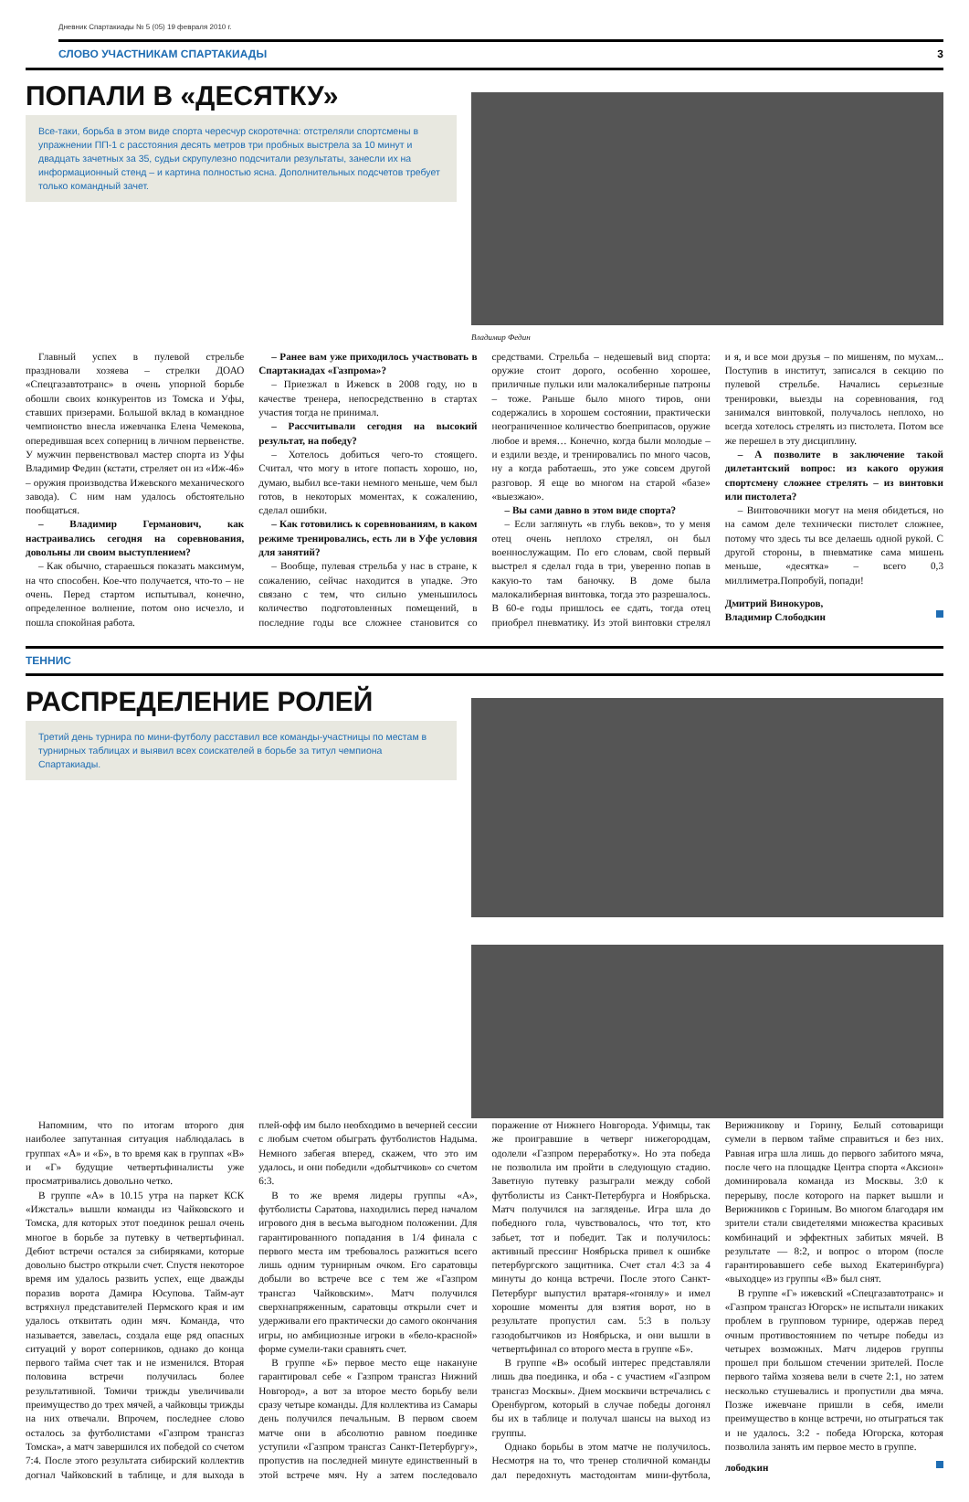Дневник Спартакиады № 5 (05) 19 февраля 2010 г.
СЛОВО УЧАСТНИКАМ СПАРТАКИАДЫ 3
ПОПАЛИ В «ДЕСЯТКУ»
Все-таки, борьба в этом виде спорта чересчур скоротечна: отстреляли спортсмены в упражнении ПП-1 с расстояния десять метров три пробных выстрела за 10 минут и двадцать зачетных за 35, судьи скрупулезно подсчитали результаты, занесли их на информационный стенд – и картина полностью ясна. Дополнительных подсчетов требует только командный зачет.
Владимир Федин
Главный успех в пулевой стрельбе праздновали хозяева – стрелки ДОАО «Спецгазавтотранс» в очень упорной борьбе обошли своих конкурентов из Томска и Уфы, ставших призерами. Большой вклад в командное чемпионство внесла ижевчанка Елена Чемекова, опередившая всех соперниц в личном первенстве. У мужчин первенствовал мастер спорта из Уфы Владимир Федин (кстати, стреляет он из «Иж-46» – оружия производства Ижевского механического завода). С ним нам удалось обстоятельно пообщаться.
– Владимир Германович, как настраивались сегодня на соревнования, довольны ли своим выступлением?
– Как обычно, стараешься показать максимум, на что способен. Кое-что получается, что-то – не очень. Перед стартом испытывал, конечно, определенное волнение, потом оно исчезло, и пошла спокойная работа.
– Ранее вам уже приходилось участвовать в Спартакиадах «Газпрома»?
– Приезжал в Ижевск в 2008 году, но в качестве тренера, непосредственно в стартах участия тогда не принимал.
– Рассчитывали сегодня на высокий результат, на победу?
– Хотелось добиться чего-то стоящего. Считал, что могу в итоге попасть хорошо, но, думаю, выбил все-таки немного меньше, чем был готов, в некоторых моментах, к сожалению, сделал ошибки.
– Как готовились к соревнованиям, в каком режиме тренировались, есть ли в Уфе условия для занятий?
– Вообще, пулевая стрельба у нас в стране, к сожалению, сейчас находится в упадке. Это связано с тем, что сильно уменьшилось количество подготовленных помещений, в последние годы все сложнее становится со средствами. Стрельба – недешевый вид спорта: оружие стоит дорого, особенно хорошее, приличные пульки или малокалиберные патроны – тоже. Раньше было много тиров, они содержались в хорошем состоянии, практически неограниченное количество боеприпасов, оружие любое и время… Конечно, когда были молодые – и ездили везде, и тренировались по много часов, ну а когда работаешь, это уже совсем другой разговор. Я еще во многом на старой «базе» «выезжаю».
– Вы сами давно в этом виде спорта?
– Если заглянуть «в глубь веков», то у меня отец очень неплохо стрелял, он был военнослужащим. По его словам, свой первый выстрел я сделал года в три, уверенно попав в какую-то там баночку. В доме была малокалиберная винтовка, тогда это разрешалось. В 60-е годы пришлось ее сдать, тогда отец приобрел пневматику. Из этой винтовки стрелял и я, и все мои друзья – по мишеням, по мухам... Поступив в институт, записался в секцию по пулевой стрельбе. Начались серьезные тренировки, выезды на соревнования, год занимался винтовкой, получалось неплохо, но всегда хотелось стрелять из пистолета. Потом все же перешел в эту дисциплину.
– А позволите в заключение такой дилетантский вопрос: из какого оружия спортсмену сложнее стрелять – из винтовки или пистолета?
– Винтовочники могут на меня обидеться, но на самом деле технически пистолет сложнее, потому что здесь ты все делаешь одной рукой. С другой стороны, в пневматике сама мишень меньше, «десятка» – всего 0,3 миллиметра.Попробуй, попади!
Дмитрий Винокуров,
Владимир Слободкин
ТЕННИС
РАСПРЕДЕЛЕНИЕ РОЛЕЙ
Третий день турнира по мини-футболу расставил все команды-участницы по местам в турнирных таблицах и выявил всех соискателей в борьбе за титул чемпиона Спартакиады.
Напомним, что по итогам второго дня наиболее запутанная ситуация наблюдалась в группах «А» и «Б», в то время как в группах «В» и «Г» будущие четвертьфиналисты уже просматривались довольно четко.
В группе «А» в 10.15 утра на паркет КСК «Ижсталь» вышли команды из Чайковского и Томска, для которых этот поединок решал очень многое в борьбе за путевку в четвертьфинал. Дебют встречи остался за сибиряками, которые довольно быстро открыли счет. Спустя некоторое время им удалось развить успех, еще дважды поразив ворота Дамира Юсупова. Тайм-аут встряхнул представителей Пермского края и им удалось отквитать один мяч. Команда, что называется, завелась, создала еще ряд опасных ситуаций у ворот соперников, однако до конца первого тайма счет так и не изменился. Вторая половина встречи получилась более результативной. Томичи трижды увеличивали преимущество до трех мячей, а чайковцы трижды на них отвечали. Впрочем, последнее слово осталось за футболистами «Газпром трансгаз Томска», а матч завершился их победой со счетом 7:4. После этого результата сибирский коллектив догнал Чайковский в таблице, и для выхода в плей-офф им было необходимо в вечерней сессии с любым счетом обыграть футболистов Надыма. Немного забегая вперед, скажем, что это им удалось, и они победили «добытчиков» со счетом 6:3.
В то же время лидеры группы «А», футболисты Саратова, находились перед началом игрового дня в весьма выгодном положении. Для гарантированного попадания в 1/4 финала с первого места им требовалось разжиться всего лишь одним турнирным очком. Его саратовцы добыли во встрече все с тем же «Газпром трансгаз Чайковским». Матч получился сверхнапряженным, саратовцы открыли счет и удерживали его практически до самого окончания игры, но амбициозные игроки в «бело-красной» форме сумели-таки сравнять счет.
В группе «Б» первое место еще накануне гарантировал себе « Газпром трансгаз Нижний Новгород», а вот за второе место борьбу вели сразу четыре команды. Для коллектива из Самары день получился печальным. В первом своем матче они в абсолютно равном поединке уступили «Газпром трансгаз Санкт-Петербургу», пропустив на последней минуте единственный в этой встрече мяч. Ну а затем последовало поражение от Нижнего Новгорода. Уфимцы, так же проигравшие в четверг нижегородцам, одолели «Газпром переработку». Но эта победа не позволила им пройти в следующую стадию. Заветную путевку разыграли между собой футболисты из Санкт-Петербурга и Ноябрьска. Матч получился на загляденье. Игра шла до победного гола, чувствовалось, что тот, кто забьет, тот и победит. Так и получилось: активный прессинг Ноябрьска привел к ошибке петербургского защитника. Счет стал 4:3 за 4 минуты до конца встречи. После этого Санкт-Петербург выпустил вратаря-«гонялу» и имел хорошие моменты для взятия ворот, но в результате пропустил сам. 5:3 в пользу газодобытчиков из Ноябрьска, и они вышли в четвертьфинал со второго места в группе «Б».
В группе «В» особый интерес представляли лишь два поединка, и оба - с участием «Газпром трансгаз Москвы». Днем москвичи встречались с Оренбургом, который в случае победы догонял бы их в таблице и получал шансы на выход из группы.
Однако борьбы в этом матче не получилось. Несмотря на то, что тренер столичной команды дал передохнуть мастодонтам мини-футбола, Верижникову и Горину, Белый сотоварищи сумели в первом тайме справиться и без них. Равная игра шла лишь до первого забитого мяча, после чего на площадке Центра спорта «Аксион» доминировала команда из Москвы. 3:0 к перерыву, после которого на паркет вышли и Верижников с Гориным. Во многом благодаря им зрители стали свидетелями множества красивых комбинаций и эффектных забитых мячей. В результате — 8:2, и вопрос о втором (после гарантировавшего себе выход Екатеринбурга) «выходце» из группы «В» был снят.
В группе «Г» ижевский «Спецгазавтотранс» и «Газпром трансгаз Югорск» не испытали никаких проблем в групповом турнире, одержав перед очным противостоянием по четыре победы из четырех возможных. Матч лидеров группы прошел при большом стечении зрителей. После первого тайма хозяева вели в счете 2:1, но затем несколько стушевались и пропустили два мяча. Позже ижевчане пришли в себя, имели преимущество в конце встречи, но отыграться так и не удалось. 3:2 - победа Югорска, которая позволила занять им первое место в группе.
лободкин